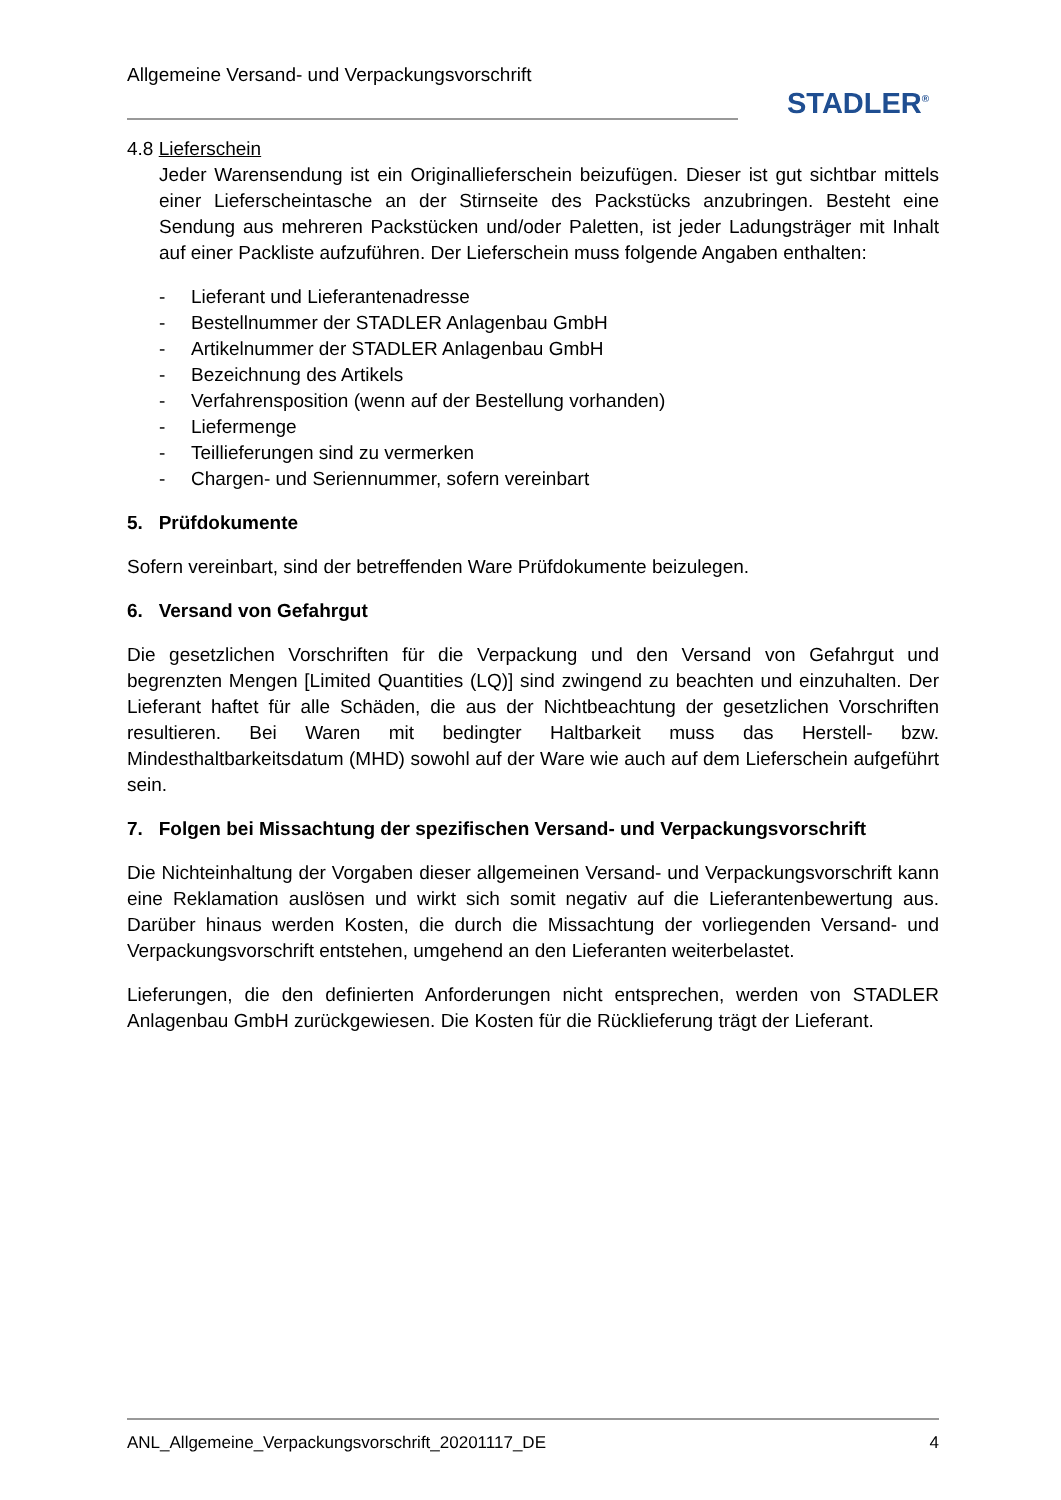Allgemeine Versand- und Verpackungsvorschrift
STADLER<sup>®</sup>
4.8 Lieferschein
Jeder Warensendung ist ein Originallieferschein beizufügen. Dieser ist gut sichtbar mittels einer Lieferscheintasche an der Stirnseite des Packstücks anzubringen. Besteht eine Sendung aus mehreren Packstücken und/oder Paletten, ist jeder Ladungsträger mit Inhalt auf einer Packliste aufzuführen. Der Lieferschein muss folgende Angaben enthalten:
- Lieferant und Lieferantenadresse
- Bestellnummer der STADLER Anlagenbau GmbH
- Artikelnummer der STADLER Anlagenbau GmbH
- Bezeichnung des Artikels
- Verfahrensposition (wenn auf der Bestellung vorhanden)
- Liefermenge
- Teillieferungen sind zu vermerken
- Chargen- und Seriennummer, sofern vereinbart
5. Prüfdokumente
Sofern vereinbart, sind der betreffenden Ware Prüfdokumente beizulegen.
6. Versand von Gefahrgut
Die gesetzlichen Vorschriften für die Verpackung und den Versand von Gefahrgut und begrenzten Mengen [Limited Quantities (LQ)] sind zwingend zu beachten und einzuhalten. Der Lieferant haftet für alle Schäden, die aus der Nichtbeachtung der gesetzlichen Vorschriften resultieren. Bei Waren mit bedingter Haltbarkeit muss das Herstell- bzw. Mindesthaltbarkeitsdatum (MHD) sowohl auf der Ware wie auch auf dem Lieferschein aufgeführt sein.
7. Folgen bei Missachtung der spezifischen Versand- und Verpackungsvorschrift
Die Nichteinhaltung der Vorgaben dieser allgemeinen Versand- und Verpackungsvorschrift kann eine Reklamation auslösen und wirkt sich somit negativ auf die Lieferantenbewertung aus. Darüber hinaus werden Kosten, die durch die Missachtung der vorliegenden Versand- und Verpackungsvorschrift entstehen, umgehend an den Lieferanten weiterbelastet.
Lieferungen, die den definierten Anforderungen nicht entsprechen, werden von STADLER Anlagenbau GmbH zurückgewiesen. Die Kosten für die Rücklieferung trägt der Lieferant.
ANL_Allgemeine_Verpackungsvorschrift_20201117_DE 4